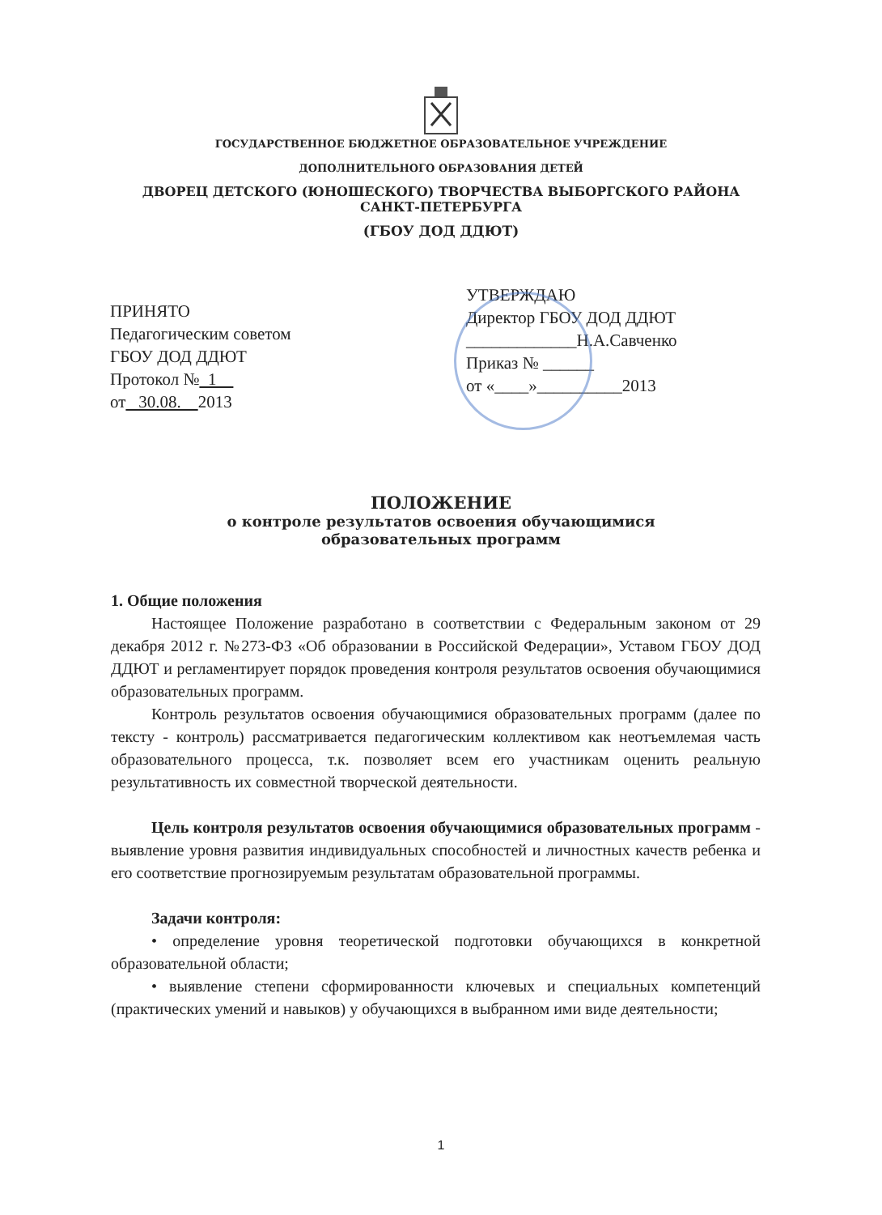ГОСУДАРСТВЕННОЕ БЮДЖЕТНОЕ ОБРАЗОВАТЕЛЬНОЕ УЧРЕЖДЕНИЕ
ДОПОЛНИТЕЛЬНОГО ОБРАЗОВАНИЯ ДЕТЕЙ
ДВОРЕЦ ДЕТСКОГО (ЮНОШЕСКОГО) ТВОРЧЕСТВА ВЫБОРГСКОГО РАЙОНА
САНКТ-ПЕТЕРБУРГА
(ГБОУ ДОД ДДЮТ)
ПРИНЯТО
Педагогическим советом
ГБОУ ДОД ДДЮТ
Протокол № 1
от 30.08. 2013
УТВЕРЖДАЮ
Директор ГБОУ ДОД ДДЮТ
_____________Н.А.Савченко
Приказ № ______
от «____»__________2013
ПОЛОЖЕНИЕ
о контроле результатов освоения обучающимися
образовательных программ
1. Общие положения
Настоящее Положение разработано в соответствии с Федеральным законом от 29 декабря 2012 г. №273-ФЗ «Об образовании в Российской Федерации», Уставом ГБОУ ДОД ДДЮТ и регламентирует порядок проведения контроля результатов освоения обучающимися образовательных программ.
Контроль результатов освоения обучающимися образовательных программ (далее по тексту - контроль) рассматривается педагогическим коллективом как неотъемлемая часть образовательного процесса, т.к. позволяет всем его участникам оценить реальную результативность их совместной творческой деятельности.
Цель контроля результатов освоения обучающимися образовательных программ - выявление уровня развития индивидуальных способностей и личностных качеств ребенка и его соответствие прогнозируемым результатам образовательной программы.
Задачи контроля:
• определение уровня теоретической подготовки обучающихся в конкретной образовательной области;
• выявление степени сформированности ключевых и специальных компетенций (практических умений и навыков) у обучающихся в выбранном ими виде деятельности;
1